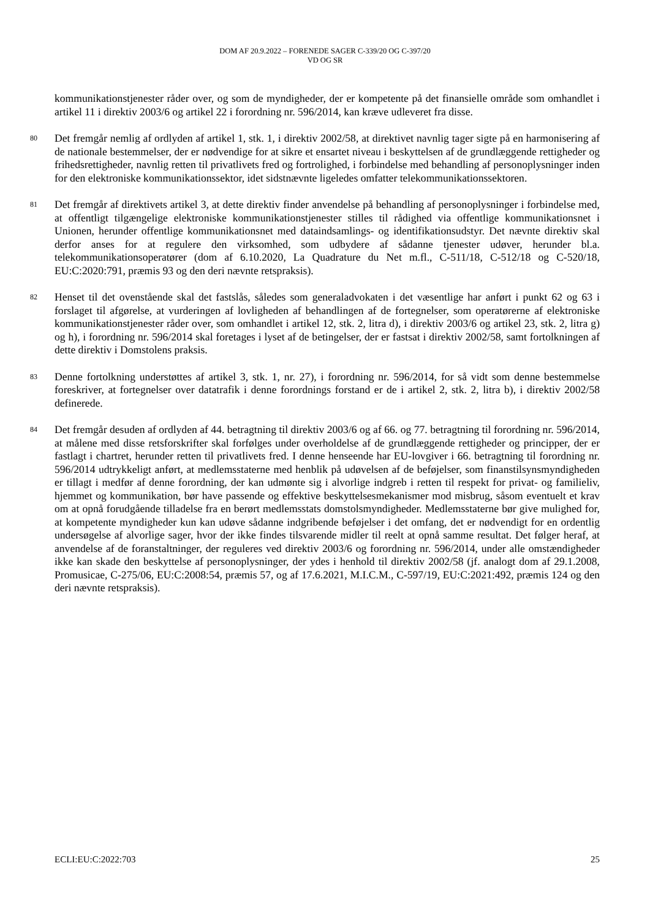DOM AF 20.9.2022 – FORENEDE SAGER C-339/20 OG C-397/20
VD OG SR
kommunikationstjenester råder over, og som de myndigheder, der er kompetente på det finansielle område som omhandlet i artikel 11 i direktiv 2003/6 og artikel 22 i forordning nr. 596/2014, kan kræve udleveret fra disse.
80
Det fremgår nemlig af ordlyden af artikel 1, stk. 1, i direktiv 2002/58, at direktivet navnlig tager sigte på en harmonisering af de nationale bestemmelser, der er nødvendige for at sikre et ensartet niveau i beskyttelsen af de grundlæggende rettigheder og frihedsrettigheder, navnlig retten til privatlivets fred og fortrolighed, i forbindelse med behandling af personoplysninger inden for den elektroniske kommunikationssektor, idet sidstnævnte ligeledes omfatter telekommunikationssektoren.
81
Det fremgår af direktivets artikel 3, at dette direktiv finder anvendelse på behandling af personoplysninger i forbindelse med, at offentligt tilgængelige elektroniske kommunikationstjenester stilles til rådighed via offentlige kommunikationsnet i Unionen, herunder offentlige kommunikationsnet med dataindsamlings- og identifikationsudstyr. Det nævnte direktiv skal derfor anses for at regulere den virksomhed, som udbydere af sådanne tjenester udøver, herunder bl.a. telekommunikationsoperatører (dom af 6.10.2020, La Quadrature du Net m.fl., C-511/18, C-512/18 og C-520/18, EU:C:2020:791, præmis 93 og den deri nævnte retspraksis).
82
Henset til det ovenstående skal det fastslås, således som generaladvokaten i det væsentlige har anført i punkt 62 og 63 i forslaget til afgørelse, at vurderingen af lovligheden af behandlingen af de fortegnelser, som operatørerne af elektroniske kommunikationstjenester råder over, som omhandlet i artikel 12, stk. 2, litra d), i direktiv 2003/6 og artikel 23, stk. 2, litra g) og h), i forordning nr. 596/2014 skal foretages i lyset af de betingelser, der er fastsat i direktiv 2002/58, samt fortolkningen af dette direktiv i Domstolens praksis.
83
Denne fortolkning understøttes af artikel 3, stk. 1, nr. 27), i forordning nr. 596/2014, for så vidt som denne bestemmelse foreskriver, at fortegnelser over datatrafik i denne forordnings forstand er de i artikel 2, stk. 2, litra b), i direktiv 2002/58 definerede.
84
Det fremgår desuden af ordlyden af 44. betragtning til direktiv 2003/6 og af 66. og 77. betragtning til forordning nr. 596/2014, at målene med disse retsforskrifter skal forfølges under overholdelse af de grundlæggende rettigheder og principper, der er fastlagt i chartret, herunder retten til privatlivets fred. I denne henseende har EU-lovgiver i 66. betragtning til forordning nr. 596/2014 udtrykkeligt anført, at medlemsstaterne med henblik på udøvelsen af de beføjelser, som finanstilsynsmyndigheden er tillagt i medfør af denne forordning, der kan udmønte sig i alvorlige indgreb i retten til respekt for privat- og familieliv, hjemmet og kommunikation, bør have passende og effektive beskyttelsesmekanismer mod misbrug, såsom eventuelt et krav om at opnå forudgående tilladelse fra en berørt medlemsstats domstolsmyndigheder. Medlemsstaterne bør give mulighed for, at kompetente myndigheder kun kan udøve sådanne indgribende beføjelser i det omfang, det er nødvendigt for en ordentlig undersøgelse af alvorlige sager, hvor der ikke findes tilsvarende midler til reelt at opnå samme resultat. Det følger heraf, at anvendelse af de foranstaltninger, der reguleres ved direktiv 2003/6 og forordning nr. 596/2014, under alle omstændigheder ikke kan skade den beskyttelse af personoplysninger, der ydes i henhold til direktiv 2002/58 (jf. analogt dom af 29.1.2008, Promusicae, C-275/06, EU:C:2008:54, præmis 57, og af 17.6.2021, M.I.C.M., C-597/19, EU:C:2021:492, præmis 124 og den deri nævnte retspraksis).
ECLI:EU:C:2022:703 25